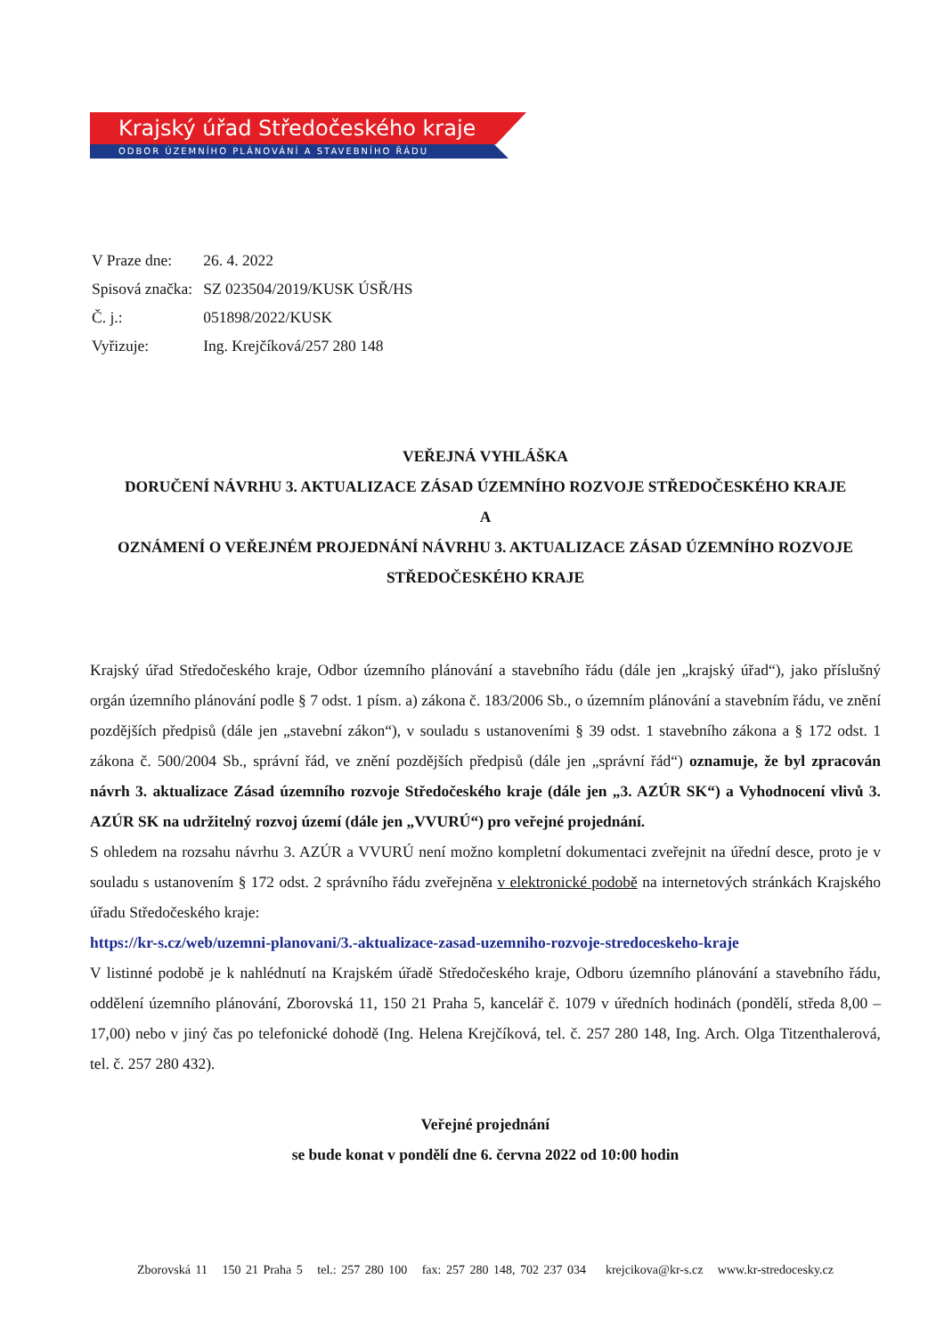Krajský úřad Středočeského kraje
ODBOR ÚZEMNÍHO PLÁNOVÁNÍ A STAVEBNÍHO ŘÁDU
| V Praze dne: | 26. 4. 2022 |
| Spisová značka: | SZ 023504/2019/KUSK ÚSŘ/HS |
| Č. j.: | 051898/2022/KUSK |
| Vyřizuje: | Ing. Krejčíková/257 280 148 |
VEŘEJNÁ VYHLÁŠKA
DORUČENÍ NÁVRHU 3. AKTUALIZACE ZÁSAD ÚZEMNÍHO ROZVOJE STŘEDOČESKÉHO KRAJE
A
OZNÁMENÍ O VEŘEJNÉM PROJEDNÁNÍ NÁVRHU 3. AKTUALIZACE ZÁSAD ÚZEMNÍHO ROZVOJE STŘEDOČESKÉHO KRAJE
Krajský úřad Středočeského kraje, Odbor územního plánování a stavebního řádu (dále jen „krajský úřad“), jako příslušný orgán územního plánování podle § 7 odst. 1 písm. a) zákona č. 183/2006 Sb., o územním plánování a stavebním řádu, ve znění pozdějších předpisů (dále jen „stavební zákon“), v souladu s ustanoveními § 39 odst. 1 stavebního zákona a § 172 odst. 1 zákona č. 500/2004 Sb., správní řád, ve znění pozdějších předpisů (dále jen „správní řád“) oznamuje, že byl zpracován návrh 3. aktualizace Zásad územního rozvoje Středočeského kraje (dále jen „3. AZÚR SK“) a Vyhodnocení vlivů 3. AZÚR SK na udržitelný rozvoj území (dále jen „VVURÚ“) pro veřejné projednání.
S ohledem na rozsahu návrhu 3. AZÚR a VVURÚ není možno kompletní dokumentaci zveřejnit na úřední desce, proto je v souladu s ustanovením § 172 odst. 2 správního řádu zveřejněna v elektronické podobě na internetových stránkách Krajského úřadu Středočeského kraje:
https://kr-s.cz/web/uzemni-planovani/3.-aktualizace-zasad-uzemniho-rozvoje-stredoceskeho-kraje
V listinné podobě je k nahlédnutí na Krajském úřadě Středočeského kraje, Odboru územního plánování a stavebního řádu, oddělení územního plánování, Zborovská 11, 150 21 Praha 5, kancelář č. 1079 v úředních hodinách (pondělí, středa 8,00 – 17,00) nebo v jiný čas po telefonické dohodě (Ing. Helena Krejčíková, tel. č. 257 280 148, Ing. Arch. Olga Titzenthalerová, tel. č. 257 280 432).
Veřejné projednání
se bude konat v pondělí dne 6. června 2022 od 10:00 hodin
Zborovská 11 150 21 Praha 5 tel.: 257 280 100 fax: 257 280 148, 702 237 034 krejcikova@kr-s.cz www.kr-stredocesky.cz